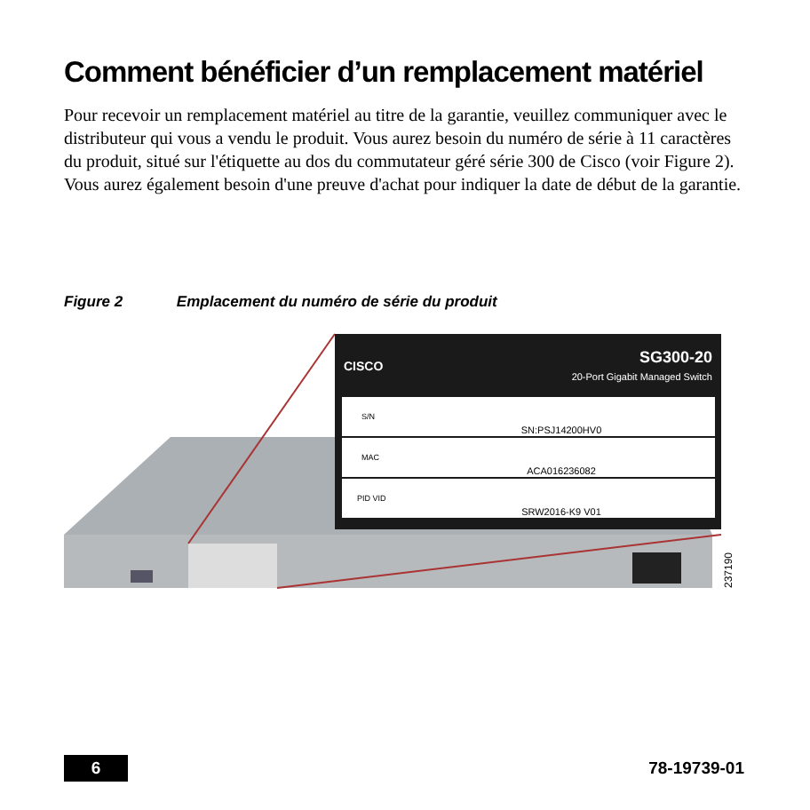Comment bénéficier d’un remplacement matériel
Pour recevoir un remplacement matériel au titre de la garantie, veuillez communiquer avec le distributeur qui vous a vendu le produit. Vous aurez besoin du numéro de série à 11 caractères du produit, situé sur l'étiquette au dos du commutateur géré série 300 de Cisco (voir Figure 2). Vous aurez également besoin d'une preuve d'achat pour indiquer la date de début de la garantie.
Figure 2 Emplacement du numéro de série du produit
CISCO
SG300-20
20-Port Gigabit Managed Switch
S/N
SN:PSJ14200HV0
MAC
ACA016236082
PID VID
SRW2016-K9 V01
237190
6 78-19739-01